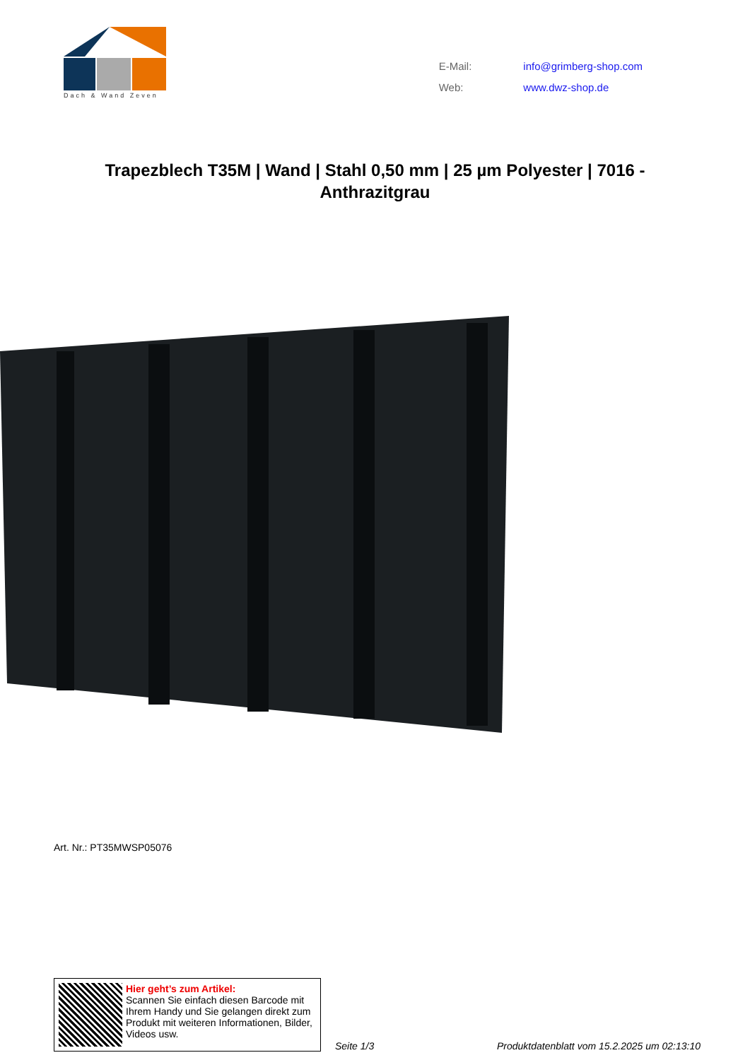Dach & Wand Zeven
| E-Mail: | info@grimberg-shop.com |
| Web: | www.dwz-shop.de |
Trapezblech T35M | Wand | Stahl 0,50 mm | 25 µm Polyester | 7016 - Anthrazitgrau
Art. Nr.: PT35MWSP05076
Hier geht’s zum Artikel:
Scannen Sie einfach diesen Barcode mit Ihrem Handy und Sie gelangen direkt zum Produkt mit weiteren Informationen, Bilder, Videos usw.
Seite 1/3
Produktdatenblatt vom 15.2.2025 um 02:13:10